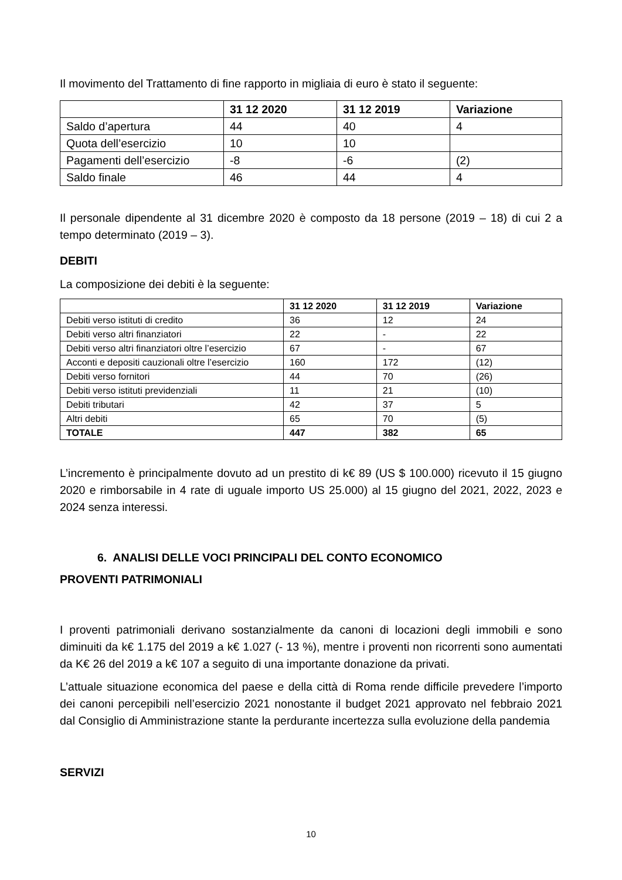Il movimento del Trattamento di fine rapporto in migliaia di euro è stato il seguente:
| | 31 12 2020 | 31 12 2019 | Variazione |
| --- | --- | --- | --- |
| Saldo d’apertura | 44 | 40 | 4 |
| Quota dell’esercizio | 10 | 10 | |
| Pagamenti dell’esercizio | -8 | -6 | (2) |
| Saldo finale | 46 | 44 | 4 |
Il personale dipendente al 31 dicembre 2020 è composto da 18 persone (2019 – 18) di cui 2 a tempo determinato (2019 – 3).
DEBITI
La composizione dei debiti è la seguente:
| | 31 12 2020 | 31 12 2019 | Variazione |
| --- | --- | --- | --- |
| Debiti verso istituti di credito | 36 | 12 | 24 |
| Debiti verso altri finanziatori | 22 | - | 22 |
| Debiti verso altri finanziatori oltre l’esercizio | 67 | - | 67 |
| Acconti e depositi cauzionali oltre l’esercizio | 160 | 172 | (12) |
| Debiti verso fornitori | 44 | 70 | (26) |
| Debiti verso istituti previdenziali | 11 | 21 | (10) |
| Debiti tributari | 42 | 37 | 5 |
| Altri debiti | 65 | 70 | (5) |
| TOTALE | 447 | 382 | 65 |
L’incremento è principalmente dovuto ad un prestito di k€ 89 (US $ 100.000) ricevuto il 15 giugno 2020 e rimborsabile in 4 rate di uguale importo US 25.000) al 15 giugno del 2021, 2022, 2023 e 2024 senza interessi.
6. ANALISI DELLE VOCI PRINCIPALI DEL CONTO ECONOMICO
PROVENTI PATRIMONIALI
I proventi patrimoniali derivano sostanzialmente da canoni di locazioni degli immobili e sono diminuiti da k€ 1.175 del 2019 a k€ 1.027 (- 13 %), mentre i proventi non ricorrenti sono aumentati da K€ 26 del 2019 a k€ 107 a seguito di una importante donazione da privati.
L’attuale situazione economica del paese e della città di Roma rende difficile prevedere l’importo dei canoni percepibili nell’esercizio 2021 nonostante il budget 2021 approvato nel febbraio 2021 dal Consiglio di Amministrazione stante la perdurante incertezza sulla evoluzione della pandemia
SERVIZI
10